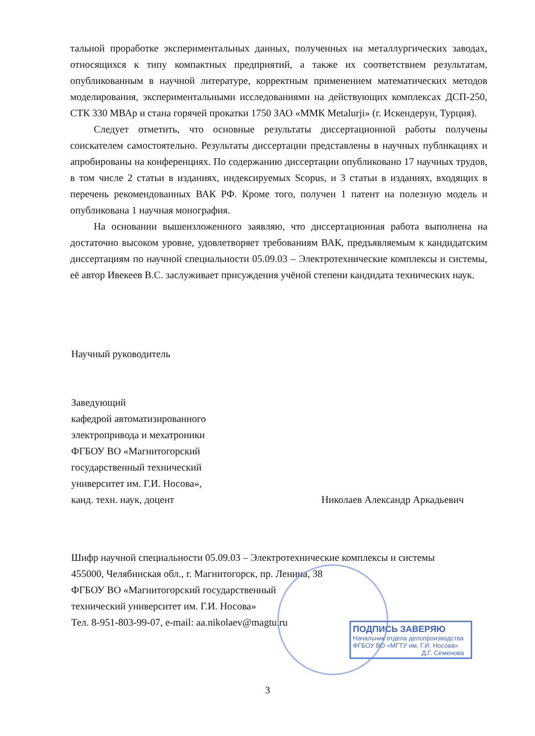тальной проработке экспериментальных данных, полученных на металлургических заводах, относящихся к типу компактных предприятий, а также их соответствием результатам, опубликованным в научной литературе, корректным применением математических методов моделирования, экспериментальными исследованиями на действующих комплексах ДСП-250, СТК 330 МВАр и стана горячей прокатки 1750 ЗАО «ММК Metalurji» (г. Искендерун, Турция).
Следует отметить, что основные результаты диссертационной работы получены соискателем самостоятельно. Результаты диссертации представлены в научных публикациях и апробированы на конференциях. По содержанию диссертации опубликовано 17 научных трудов, в том числе 2 статьи в изданиях, индексируемых Scopus, и 3 статьи в изданиях, входящих в перечень рекомендованных ВАК РФ. Кроме того, получен 1 патент на полезную модель и опубликована 1 научная монография.
На основании вышеизложенного заявляю, что диссертационная работа выполнена на достаточно высоком уровне, удовлетворяет требованиям ВАК, предъявляемым к кандидатским диссертациям по научной специальности 05.09.03 – Электротехнические комплексы и системы, её автор Ивекеев В.С. заслуживает присуждения учёной степени кандидата технических наук.
Научный руководитель
Заведующий
кафедрой автоматизированного
электропривода и мехатроники
ФГБОУ ВО «Магнитогорский
государственный технический
университет им. Г.И. Носова»,
канд. техн. наук, доцент Николаев Александр Аркадьевич
Шифр научной специальности 05.09.03 – Электротехнические комплексы и системы
455000, Челябинская обл., г. Магнитогорск, пр. Ленина, 38
ФГБОУ ВО «Магнитогорский государственный
технический университет им. Г.И. Носова»
Тел. 8-951-803-99-07, e-mail: aa.nikolaev@magtu.ru
ПОДПИСЬ ЗАВЕРЯЮ
Начальник отдела делопроизводства
ФГБОУ ВО «МГТУ им. Г.И. Носова»
Д.Г. Семенова
3